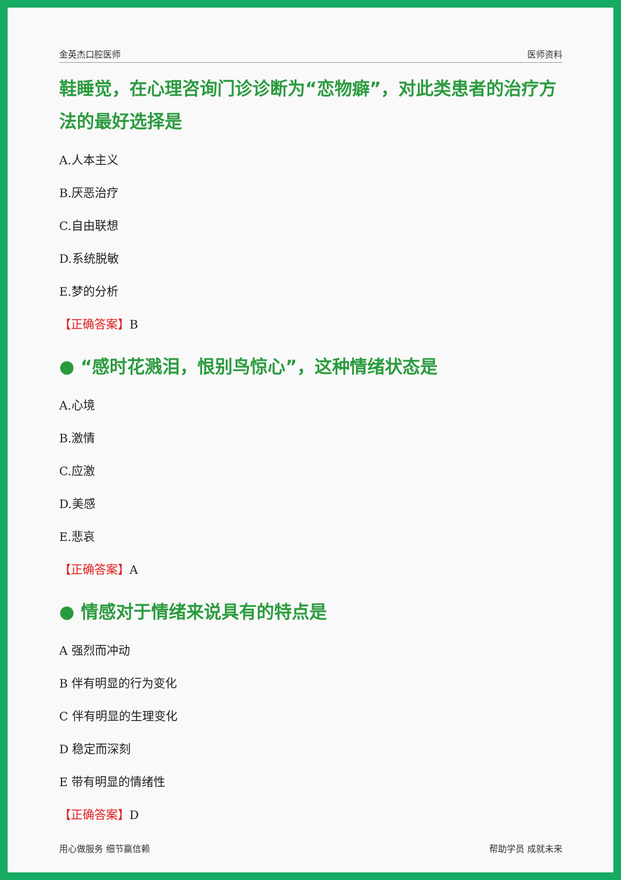金英杰口腔医师 医师资料
鞋睡觉，在心理咨询门诊诊断为“恋物癖”，对此类患者的治疗方法的最好选择是
A.人本主义
B.厌恶治疗
C.自由联想
D.系统脱敏
E.梦的分析
【正确答案】B
● “感时花溅泪，恨别鸟惊心”，这种情绪状态是
A.心境
B.激情
C.应激
D.美感
E.悲哀
【正确答案】A
● 情感对于情绪来说具有的特点是
A 强烈而冲动
B 伴有明显的行为变化
C 伴有明显的生理变化
D 稳定而深刻
E 带有明显的情绪性
【正确答案】D
用心做服务 细节赢信赖 帮助学员 成就未来